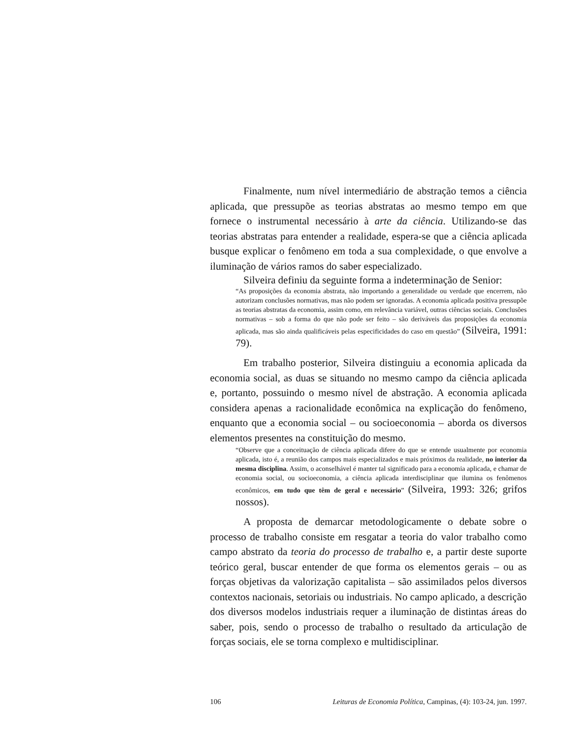Finalmente, num nível intermediário de abstração temos a ciência aplicada, que pressupõe as teorias abstratas ao mesmo tempo em que fornece o instrumental necessário à arte da ciência. Utilizando-se das teorias abstratas para entender a realidade, espera-se que a ciência aplicada busque explicar o fenômeno em toda a sua complexidade, o que envolve a iluminação de vários ramos do saber especializado.
Silveira definiu da seguinte forma a indeterminação de Senior:
“As proposições da economia abstrata, não importando a generalidade ou verdade que encerrem, não autorizam conclusões normativas, mas não podem ser ignoradas. A economia aplicada positiva pressupõe as teorias abstratas da economia, assim como, em relevância variável, outras ciências sociais. Conclusões normativas – sob a forma do que não pode ser feito – são deriváveis das proposições da economia aplicada, mas são ainda qualificáveis pelas especificidades do caso em questão” (Silveira, 1991: 79).
Em trabalho posterior, Silveira distinguiu a economia aplicada da economia social, as duas se situando no mesmo campo da ciência aplicada e, portanto, possuindo o mesmo nível de abstração. A economia aplicada considera apenas a racionalidade econômica na explicação do fenômeno, enquanto que a economia social – ou socioeconomia – aborda os diversos elementos presentes na constituição do mesmo.
“Observe que a conceituação de ciência aplicada difere do que se entende usualmente por economia aplicada, isto é, a reunião dos campos mais especializados e mais próximos da realidade, no interior da mesma disciplina. Assim, o aconselhável é manter tal significado para a economia aplicada, e chamar de economia social, ou socioeconomia, a ciência aplicada interdisciplinar que ilumina os fenômenos econômicos, em tudo que têm de geral e necessário” (Silveira, 1993: 326; grifos nossos).
A proposta de demarcar metodologicamente o debate sobre o processo de trabalho consiste em resgatar a teoria do valor trabalho como campo abstrato da teoria do processo de trabalho e, a partir deste suporte teórico geral, buscar entender de que forma os elementos gerais – ou as forças objetivas da valorização capitalista – são assimilados pelos diversos contextos nacionais, setoriais ou industriais. No campo aplicado, a descrição dos diversos modelos industriais requer a iluminação de distintas áreas do saber, pois, sendo o processo de trabalho o resultado da articulação de forças sociais, ele se torna complexo e multidisciplinar.
106 Leituras de Economia Política, Campinas, (4): 103-24, jun. 1997.